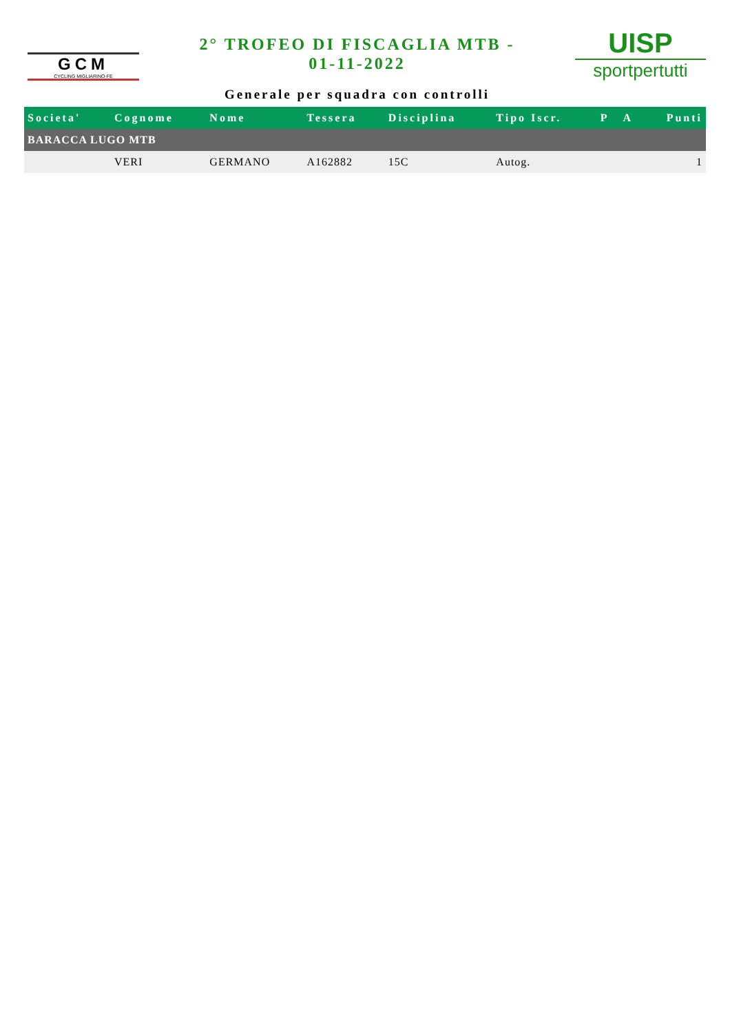GCM
CYCLING MIGLIARINO-FE
2° TROFEO DI FISCAGLIA MTB -
01-11-2022
Generale per squadra con controlli
UISP
sportpertutti
| Societa' | Cognome | Nome | Tessera | Disciplina | Tipo Iscr. | P | A | Punti |
| --- | --- | --- | --- | --- | --- | --- | --- | --- |
| BARACCA LUGO MTB | | | | | | | | |
| | VERI | GERMANO | A162882 | 15C | Autog. | | | 1 |